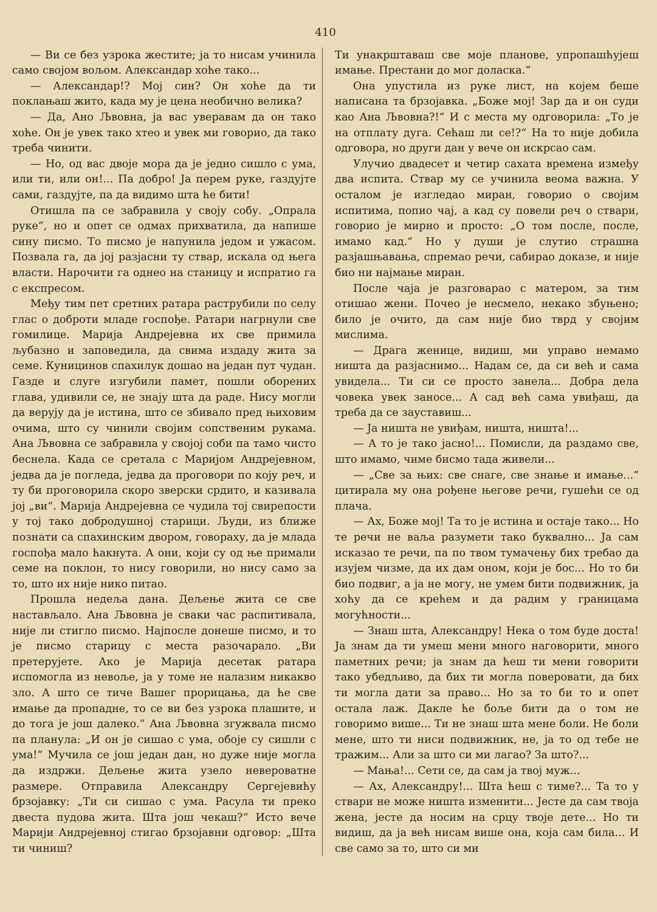410
— Ви се без узрока жестите; ја то нисам учинила само својом вољом. Александар хоће тако...
— Александар!? Мој син? Он хоће да ти поклањаш жито, када му је цена необично велика?
— Да, Ано Љвовна, ја вас уверавам да он тако хоће. Он је увек тако хтео и увек ми говорио, да тако треба чинити.
— Но, од вас двоје мора да је једно сишло с ума, или ти, или он!... Па добро! Ја перем руке, газдујте сами, газдујте, па да видимо шта ће бити!
Отишла па се забравила у своју собу. „Опрала руке“, но и опет се одмах прихватила, да напише сину писмо. То писмо је напунила једом и ужасом. Позвала га, да јој разјасни ту ствар, искала од њега власти. Нарочити га однео на станицу и испратио га с експресом.
Међу тим пет сретних ратара раструбили по селу глас о доброти младе госпође. Ратари нагрнули све гомилице. Марија Андрејевна их све примила љубазно и заповедила, да свима издаду жита за семе. Куницинов спахилук дошао на један пут чудан. Газде и слуге изгубили памет, пошли оборених глава, удивили се, не знају шта да раде. Нису могли да верују да је истина, што се збивало пред њиховим очима, што су чинили својим сопственим рукама. Ана Љвовна се забравила у својој соби па тамо чисто беснела. Када се сретала с Маријом Андрејевном, једва да је погледа, једва да проговори по коју реч, и ту би проговорила скоро зверски срдито, и казивала јој „ви“. Марија Андрејевна се чудила тој свирепости у тој тако добродушној старици. Људи, из ближе познати са спахинским двором, говораху, да је млада госпођа мало ћакнута. А они, који су од ње примали семе на поклон, то нису говорили, но нису само за то, што их није нико питао.
Прошла недеља дана. Дељење жита се све настављало. Ана Љвовна је сваки час распитивала, није ли стигло писмо. Најпосле донеше писмо, и то је писмо старицу с места разочарало. „Ви претерујете. Ако је Марија десетак ратара испомогла из невоље, ја у томе не налазим никакво зло. А што се тиче Вашег прорицања, да ће све имање да пропадне, то се ви без узрока плашите, и до тога је још далеко.“ Ана Љвовна згужвала писмо па планула: „И он је сишао с ума, обоје су сишли с ума!“ Мучила се још један дан, но дуже није могла да издржи. Дељење жита узело невероватне размере. Отправила Александру Сергејевићу брзојавку: „Ти си сишао с ума. Расула ти преко двеста пудова жита. Шта још чекаш?“ Исто вече Марији Андрејевној стигао брзојавни одговор: „Шта ти чиниш?
Ти унакрштаваш све моје планове, упропашћујеш имање. Престани до мог доласка.“
Она упустила из руке лист, на којем беше написана та брзојавка. „Боже мој! Зар да и он суди као Ана Љвовна?!“ И с места му одговорила: „То је на отплату дуга. Сећаш ли се!?“ На то није добила одговора, но други дан у вече он искрсао сам.
Улучио двадесет и четир сахата времена између два испита. Ствар му се учинила веома важна. У осталом је изгледао миран, говорио о својим испитима, попио чај, а кад су повели реч о ствари, говорио је мирно и просто: „О том после, после, имамо кад.“ Но у души је слутио страшна разјашњавања, спремао речи, сабирао доказе, и није био ни најмање миран.
После чаја је разговарао с матером, за тим отишао жени. Почео је несмело, некако збуњено; било је очито, да сам није био тврд у својим мислима.
— Драга женице, видиш, ми управо немамо ништа да разјаснимо... Надам се, да си већ и сама увидела... Ти си се просто занела... Добра дела човека увек заносе... А сад већ сама увиђаш, да треба да се зауставиш...
— Ја ништа не увиђам, ништа, ништа!...
— А то је тако јасно!... Помисли, да раздамо све, што имамо, чиме бисмо тада живели...
— „Све за њих: све снаге, све знање и имање...“ цитирала му она рођене његове речи, гушећи се од плача.
— Ах, Боже мој! Та то је истина и остаје тако... Но те речи не ваља разумети тако буквално... Ја сам исказао те речи, па по твом тумачењу бих требао да изујем чизме, да их дам оном, који је бос... Но то би био подвиг, а ја не могу, не умем бити подвижник, ја хоћу да се крећем и да радим у границама могућности...
— Знаш шта, Александру! Нека о том буде доста! Ја знам да ти умеш мени много наговорити, много паметних речи; ја знам да ћеш ти мени говорити тако убедљиво, да бих ти могла поверовати, да бих ти могла дати за право... Но за то би то и опет остала лаж. Дакле ће боље бити да о том не говоримо више... Ти не знаш шта мене боли. Не боли мене, што ти ниси подвижник, не, ја то од тебе не тражим... Али за што си ми лагао? За што?...
— Мања!... Сети се, да сам ја твој муж...
— Ах, Александру!... Шта ћеш с тиме?... Та то у ствари не може ништа изменити... Јесте да сам твоја жена, јесте да носим на срцу твоје дете... Но ти видиш, да ја већ нисам више она, која сам била... И све само за то, што си ми